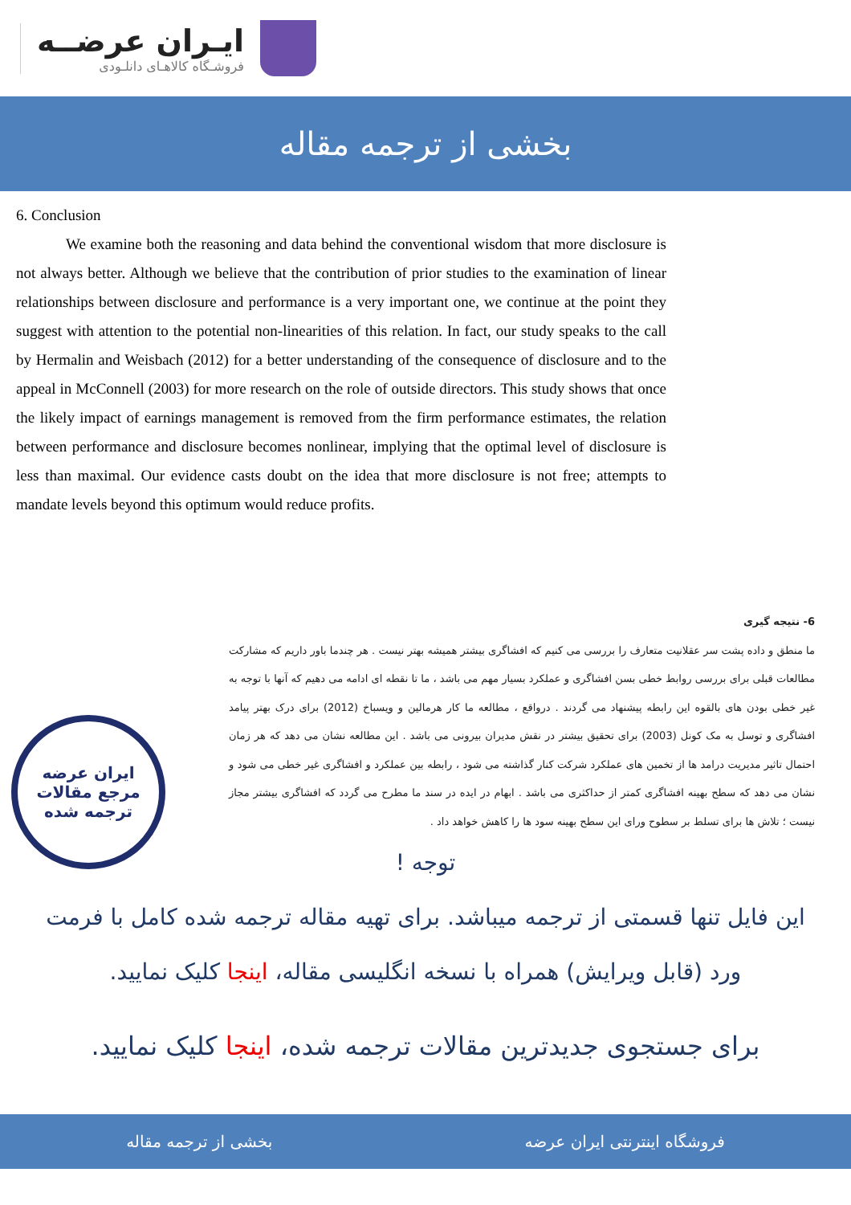ایـران عرضــه
فروشـگاه کالاهـای دانلـودی
بخشی از ترجمه مقاله
6. Conclusion
We examine both the reasoning and data behind the conventional wisdom that more disclosure is not always better. Although we believe that the contribution of prior studies to the examination of linear relationships between disclosure and performance is a very important one, we continue at the point they suggest with attention to the potential non-linearities of this relation. In fact, our study speaks to the call by Hermalin and Weisbach (2012) for a better understanding of the consequence of disclosure and to the appeal in McConnell (2003) for more research on the role of outside directors. This study shows that once the likely impact of earnings management is removed from the firm performance estimates, the relation between performance and disclosure becomes nonlinear, implying that the optimal level of disclosure is less than maximal. Our evidence casts doubt on the idea that more disclosure is not free; attempts to mandate levels beyond this optimum would reduce profits.
6- نتیجه گیری
ما منطق و داده پشت سر عقلانیت متعارف را بررسی می کنیم که افشاگری بیشتر همیشه بهتر نیست . هر چندما باور داریم که مشارکت مطالعات قبلی برای بررسی روابط خطی بسن افشاگری و عملکرد بسیار مهم می باشد ، ما تا نقطه ای ادامه می دهیم که آنها با توجه به غیر خطی بودن های بالقوه این رابطه پیشنهاد می گردند . درواقع ، مطالعه ما کار هرمالین و ویسباخ (2012) برای درک بهتر پیامد افشاگری و توسل به مک کونل (2003) برای تحقیق بیشتر در نقش مدیران بیرونی می باشد . این مطالعه نشان می دهد که هر زمان احتمال تاثیر مدیریت درامد ها از تخمین های عملکرد شرکت کنار گذاشته می شود ، رابطه بین عملکرد و افشاگری غیر خطی می شود و نشان می دهد که سطح بهینه افشاگری کمتر از حداکثری می باشد . ابهام در ایده در سند ما مطرح می گردد که افشاگری بیشتر مجاز نیست ؛ تلاش ها برای تسلط بر سطوح ورای این سطح بهینه سود ها را کاهش خواهد داد .
ایران عرضه
مرجع مقالات
ترجمه شده
توجه !
این فایل تنها قسمتی از ترجمه میباشد. برای تهیه مقاله ترجمه شده کامل با فرمت
ورد (قابل ویرایش) همراه با نسخه انگلیسی مقاله، اینجا کلیک نمایید.
برای جستجوی جدیدترین مقالات ترجمه شده، اینجا کلیک نمایید.
فروشگاه اینترنتی ایران عرضه بخشی از ترجمه مقاله